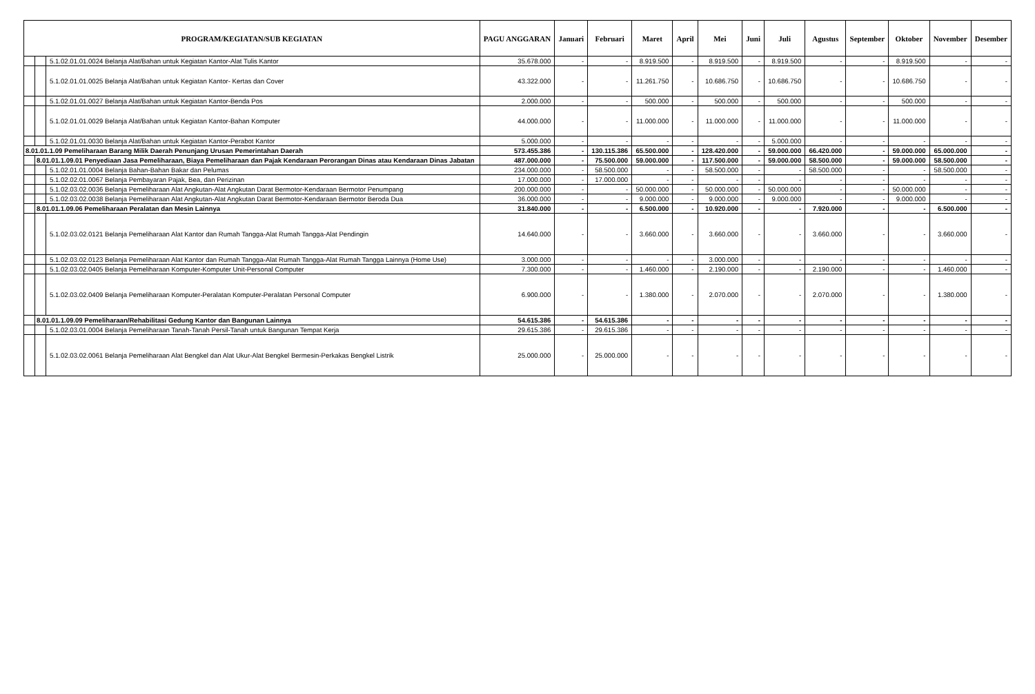| PROGRAM/KEGIATAN/SUB KEGIATAN | | | PAGU ANGGARAN | Januari | Februari | Maret | April | Mei | Juni | Juli | Agustus | September | Oktober | November | Desember |
| --- | --- | --- | --- | --- | --- | --- | --- | --- | --- | --- | --- | --- | --- | --- | --- |
| | | 5.1.02.01.01.0024 Belanja Alat/Bahan untuk Kegiatan Kantor-Alat Tulis Kantor | 35.678.000 | - | - | 8.919.500 | - | 8.919.500 | - | 8.919.500 | - | - | 8.919.500 | - | - |
| | | 5.1.02.01.01.0025 Belanja Alat/Bahan untuk Kegiatan Kantor- Kertas dan Cover | 43.322.000 | - | - | 11.261.750 | - | 10.686.750 | - | 10.686.750 | - | - | 10.686.750 | - | - |
| | | 5.1.02.01.01.0027 Belanja Alat/Bahan untuk Kegiatan Kantor-Benda Pos | 2.000.000 | - | - | 500.000 | - | 500.000 | - | 500.000 | - | - | 500.000 | - | - |
| | | 5.1.02.01.01.0029 Belanja Alat/Bahan untuk Kegiatan Kantor-Bahan Komputer | 44.000.000 | - | - | 11.000.000 | - | 11.000.000 | - | 11.000.000 | - | - | 11.000.000 | - | - |
| | | 5.1.02.01.01.0030 Belanja Alat/Bahan untuk Kegiatan Kantor-Perabot Kantor | 5.000.000 | - | - | - | - | - | - | 5.000.000 | - | - | - | - | - |
| 8.01.01.1.09 Pemeliharaan Barang Milik Daerah Penunjang Urusan Pemerintahan Daerah | | | 573.455.386 | - | 130.115.386 | 65.500.000 | - | 128.420.000 | - | 59.000.000 | 66.420.000 | - | 59.000.000 | 65.000.000 | - |
| | 8.01.01.1.09.01 Penyediaan Jasa Pemeliharaan, Biaya Pemeliharaan dan Pajak Kendaraan Perorangan Dinas atau Kendaraan Dinas Jabatan | | 487.000.000 | - | 75.500.000 | 59.000.000 | - | 117.500.000 | - | 59.000.000 | 58.500.000 | - | 59.000.000 | 58.500.000 | - |
| | | 5.1.02.01.01.0004 Belanja Bahan-Bahan Bakar dan Pelumas | 234.000.000 | - | 58.500.000 | - | - | 58.500.000 | - | - | 58.500.000 | - | - | 58.500.000 | - |
| | | 5.1.02.02.01.0067 Belanja Pembayaran Pajak, Bea, dan Perizinan | 17.000.000 | - | 17.000.000 | - | - | - | - | - | - | - | - | - | - |
| | | 5.1.02.03.02.0036 Belanja Pemeliharaan Alat Angkutan-Alat Angkutan Darat Bermotor-Kendaraan Bermotor Penumpang | 200.000.000 | - | - | 50.000.000 | - | 50.000.000 | - | 50.000.000 | - | - | 50.000.000 | - | - |
| | | 5.1.02.03.02.0038 Belanja Pemeliharaan Alat Angkutan-Alat Angkutan Darat Bermotor-Kendaraan Bermotor Beroda Dua | 36.000.000 | - | - | 9.000.000 | - | 9.000.000 | - | 9.000.000 | - | - | 9.000.000 | - | - |
| | 8.01.01.1.09.06 Pemeliharaan Peralatan dan Mesin Lainnya | | 31.840.000 | - | - | 6.500.000 | - | 10.920.000 | - | - | 7.920.000 | - | - | 6.500.000 | - |
| | | 5.1.02.03.02.0121 Belanja Pemeliharaan Alat Kantor dan Rumah Tangga-Alat Rumah Tangga-Alat Pendingin | 14.640.000 | - | - | 3.660.000 | - | 3.660.000 | - | - | 3.660.000 | - | - | 3.660.000 | - |
| | | 5.1.02.03.02.0123 Belanja Pemeliharaan Alat Kantor dan Rumah Tangga-Alat Rumah Tangga-Alat Rumah Tangga Lainnya (Home Use) | 3.000.000 | - | - | - | - | 3.000.000 | - | - | - | - | - | - | - |
| | | 5.1.02.03.02.0405 Belanja Pemeliharaan Komputer-Komputer Unit-Personal Computer | 7.300.000 | - | - | 1.460.000 | - | 2.190.000 | - | - | 2.190.000 | - | - | 1.460.000 | - |
| | | 5.1.02.03.02.0409 Belanja Pemeliharaan Komputer-Peralatan Komputer-Peralatan Personal Computer | 6.900.000 | - | - | 1.380.000 | - | 2.070.000 | - | - | 2.070.000 | - | - | 1.380.000 | - |
| | 8.01.01.1.09.09 Pemeliharaan/Rehabilitasi Gedung Kantor dan Bangunan Lainnya | | 54.615.386 | - | 54.615.386 | - | - | - | - | - | - | - | - | - | - |
| | | 5.1.02.03.01.0004 Belanja Pemeliharaan Tanah-Tanah Persil-Tanah untuk Bangunan Tempat Kerja | 29.615.386 | - | 29.615.386 | - | - | - | - | - | - | - | - | - | - |
| | | 5.1.02.03.02.0061 Belanja Pemeliharaan Alat Bengkel dan Alat Ukur-Alat Bengkel Bermesin-Perkakas Bengkel Listrik | 25.000.000 | - | 25.000.000 | - | - | - | - | - | - | - | - | - | - |